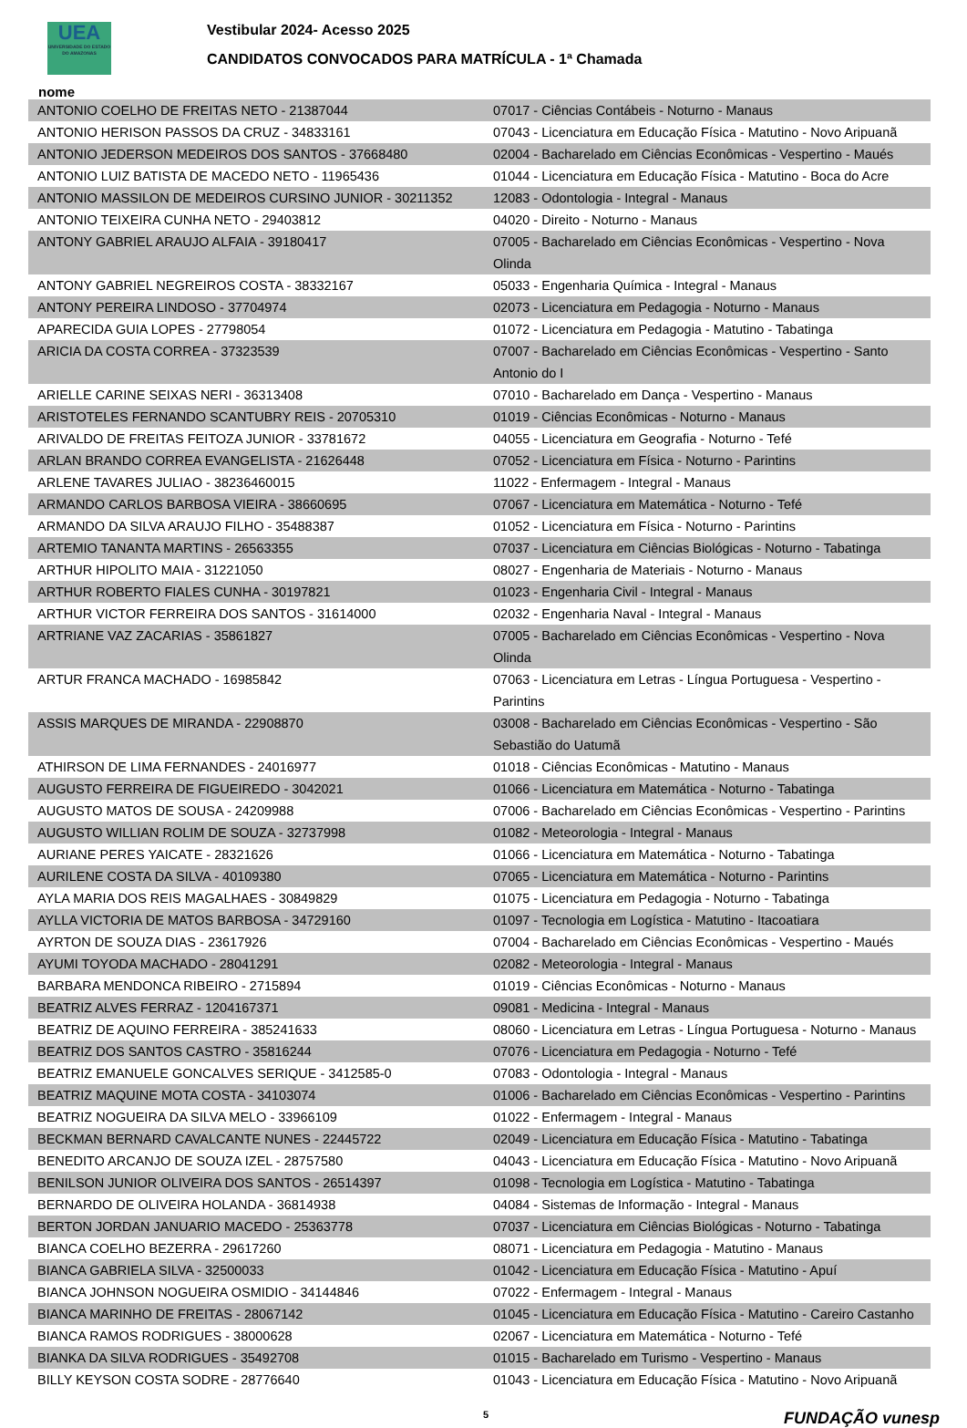UEA
UNIVERSIDADE DO ESTADO DO AMAZONAS
Vestibular 2024- Acesso 2025
CANDIDATOS CONVOCADOS PARA MATRÍCULA - 1ª Chamada
nome
| ANTONIO COELHO DE FREITAS NETO - 21387044 | 07017 - Ciências Contábeis - Noturno - Manaus |
| ANTONIO HERISON PASSOS DA CRUZ - 34833161 | 07043 - Licenciatura em Educação Física - Matutino - Novo Aripuanã |
| ANTONIO JEDERSON MEDEIROS DOS SANTOS - 37668480 | 02004 - Bacharelado em Ciências Econômicas - Vespertino - Maués |
| ANTONIO LUIZ BATISTA DE MACEDO NETO - 11965436 | 01044 - Licenciatura em Educação Física - Matutino - Boca do Acre |
| ANTONIO MASSILON DE MEDEIROS CURSINO JUNIOR - 30211352 | 12083 - Odontologia - Integral - Manaus |
| ANTONIO TEIXEIRA CUNHA NETO - 29403812 | 04020 - Direito - Noturno - Manaus |
| ANTONY GABRIEL ARAUJO ALFAIA - 39180417 | 07005 - Bacharelado em Ciências Econômicas - Vespertino - Nova Olinda |
| ANTONY GABRIEL NEGREIROS COSTA - 38332167 | 05033 - Engenharia Química - Integral - Manaus |
| ANTONY PEREIRA LINDOSO - 37704974 | 02073 - Licenciatura em Pedagogia - Noturno - Manaus |
| APARECIDA GUIA LOPES - 27798054 | 01072 - Licenciatura em Pedagogia - Matutino - Tabatinga |
| ARICIA DA COSTA CORREA - 37323539 | 07007 - Bacharelado em Ciências Econômicas - Vespertino - Santo Antonio do I |
| ARIELLE CARINE SEIXAS NERI - 36313408 | 07010 - Bacharelado em Dança - Vespertino - Manaus |
| ARISTOTELES FERNANDO SCANTUBRY REIS - 20705310 | 01019 - Ciências Econômicas - Noturno - Manaus |
| ARIVALDO DE FREITAS FEITOZA JUNIOR - 33781672 | 04055 - Licenciatura em Geografia - Noturno - Tefé |
| ARLAN BRANDO CORREA EVANGELISTA - 21626448 | 07052 - Licenciatura em Física - Noturno - Parintins |
| ARLENE TAVARES JULIAO - 38236460015 | 11022 - Enfermagem - Integral - Manaus |
| ARMANDO CARLOS BARBOSA VIEIRA - 38660695 | 07067 - Licenciatura em Matemática - Noturno - Tefé |
| ARMANDO DA SILVA ARAUJO FILHO - 35488387 | 01052 - Licenciatura em Física - Noturno - Parintins |
| ARTEMIO TANANTA MARTINS - 26563355 | 07037 - Licenciatura em Ciências Biológicas - Noturno - Tabatinga |
| ARTHUR HIPOLITO MAIA - 31221050 | 08027 - Engenharia de Materiais - Noturno - Manaus |
| ARTHUR ROBERTO FIALES CUNHA - 30197821 | 01023 - Engenharia Civil - Integral - Manaus |
| ARTHUR VICTOR FERREIRA DOS SANTOS - 31614000 | 02032 - Engenharia Naval - Integral - Manaus |
| ARTRIANE VAZ ZACARIAS - 35861827 | 07005 - Bacharelado em Ciências Econômicas - Vespertino - Nova Olinda |
| ARTUR FRANCA MACHADO - 16985842 | 07063 - Licenciatura em Letras - Língua Portuguesa - Vespertino - Parintins |
| ASSIS MARQUES DE MIRANDA - 22908870 | 03008 - Bacharelado em Ciências Econômicas - Vespertino - São Sebastião do Uatumã |
| ATHIRSON DE LIMA FERNANDES - 24016977 | 01018 - Ciências Econômicas - Matutino - Manaus |
| AUGUSTO FERREIRA DE FIGUEIREDO - 3042021 | 01066 - Licenciatura em Matemática - Noturno - Tabatinga |
| AUGUSTO MATOS DE SOUSA - 24209988 | 07006 - Bacharelado em Ciências Econômicas - Vespertino - Parintins |
| AUGUSTO WILLIAN ROLIM DE SOUZA - 32737998 | 01082 - Meteorologia - Integral - Manaus |
| AURIANE PERES YAICATE - 28321626 | 01066 - Licenciatura em Matemática - Noturno - Tabatinga |
| AURILENE COSTA DA SILVA - 40109380 | 07065 - Licenciatura em Matemática - Noturno - Parintins |
| AYLA MARIA DOS REIS MAGALHAES - 30849829 | 01075 - Licenciatura em Pedagogia - Noturno - Tabatinga |
| AYLLA VICTORIA DE MATOS BARBOSA - 34729160 | 01097 - Tecnologia em Logística - Matutino - Itacoatiara |
| AYRTON DE SOUZA DIAS - 23617926 | 07004 - Bacharelado em Ciências Econômicas - Vespertino - Maués |
| AYUMI TOYODA MACHADO - 28041291 | 02082 - Meteorologia - Integral - Manaus |
| BARBARA MENDONCA RIBEIRO - 2715894 | 01019 - Ciências Econômicas - Noturno - Manaus |
| BEATRIZ ALVES FERRAZ - 1204167371 | 09081 - Medicina - Integral - Manaus |
| BEATRIZ DE AQUINO FERREIRA - 385241633 | 08060 - Licenciatura em Letras - Língua Portuguesa - Noturno - Manaus |
| BEATRIZ DOS SANTOS CASTRO - 35816244 | 07076 - Licenciatura em Pedagogia - Noturno - Tefé |
| BEATRIZ EMANUELE GONCALVES SERIQUE - 3412585-0 | 07083 - Odontologia - Integral - Manaus |
| BEATRIZ MAQUINE MOTA COSTA - 34103074 | 01006 - Bacharelado em Ciências Econômicas - Vespertino - Parintins |
| BEATRIZ NOGUEIRA DA SILVA MELO - 33966109 | 01022 - Enfermagem - Integral - Manaus |
| BECKMAN BERNARD CAVALCANTE NUNES - 22445722 | 02049 - Licenciatura em Educação Física - Matutino - Tabatinga |
| BENEDITO ARCANJO DE SOUZA IZEL - 28757580 | 04043 - Licenciatura em Educação Física - Matutino - Novo Aripuanã |
| BENILSON JUNIOR OLIVEIRA DOS SANTOS - 26514397 | 01098 - Tecnologia em Logística - Matutino - Tabatinga |
| BERNARDO DE OLIVEIRA HOLANDA - 36814938 | 04084 - Sistemas de Informação - Integral - Manaus |
| BERTON JORDAN JANUARIO MACEDO - 25363778 | 07037 - Licenciatura em Ciências Biológicas - Noturno - Tabatinga |
| BIANCA COELHO BEZERRA - 29617260 | 08071 - Licenciatura em Pedagogia - Matutino - Manaus |
| BIANCA GABRIELA SILVA - 32500033 | 01042 - Licenciatura em Educação Física - Matutino - Apuí |
| BIANCA JOHNSON NOGUEIRA OSMIDIO - 34144846 | 07022 - Enfermagem - Integral - Manaus |
| BIANCA MARINHO DE FREITAS - 28067142 | 01045 - Licenciatura em Educação Física - Matutino - Careiro Castanho |
| BIANCA RAMOS RODRIGUES - 38000628 | 02067 - Licenciatura em Matemática - Noturno - Tefé |
| BIANKA DA SILVA RODRIGUES - 35492708 | 01015 - Bacharelado em Turismo - Vespertino - Manaus |
| BILLY KEYSON COSTA SODRE - 28776640 | 01043 - Licenciatura em Educação Física - Matutino - Novo Aripuanã |
5 FUNDAÇÃO vunesp